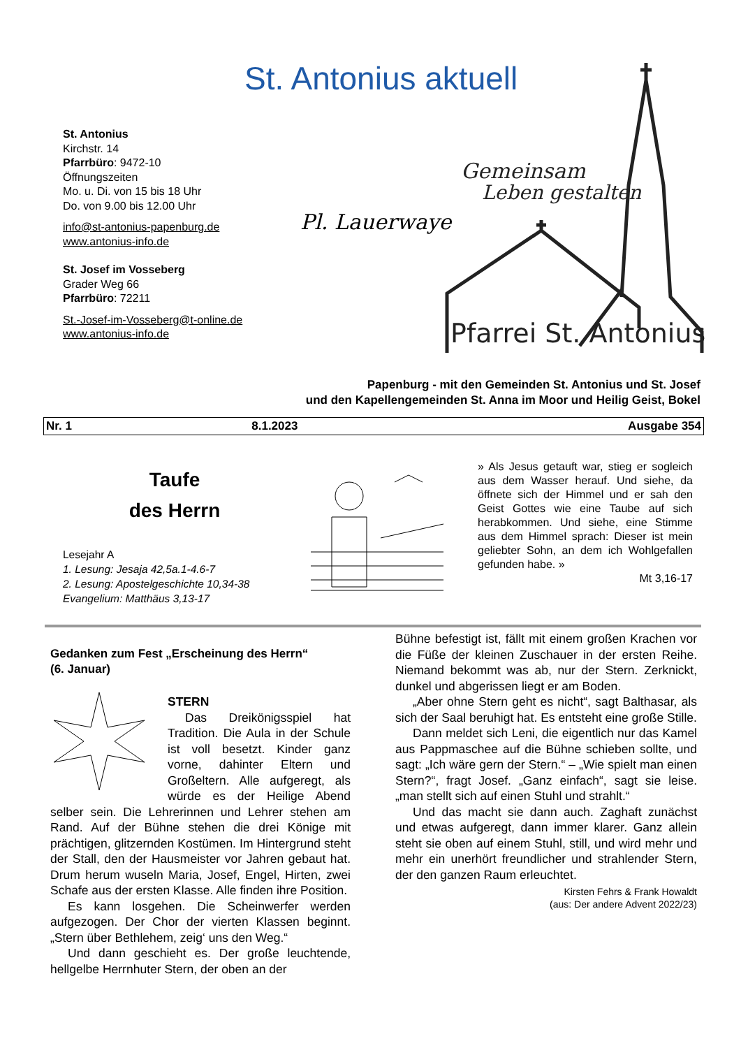St. Antonius aktuell
St. Antonius
Kirchstr. 14
Pfarrbüro: 9472-10
Öffnungszeiten
Mo. u. Di. von 15 bis 18 Uhr
Do. von 9.00 bis 12.00 Uhr
info@st-antonius-papenburg.de
www.antonius-info.de
St. Josef im Vosseberg
Grader Weg 66
Pfarrbüro: 72211
St.-Josef-im-Vosseberg@t-online.de
www.antonius-info.de
Pl. Lauerwaye
Gemeinsam
Leben gestalten
Pfarrei St. Antonius
Papenburg - mit den Gemeinden St. Antonius und St. Josef
und den Kapellengemeinden St. Anna im Moor und Heilig Geist, Bokel
| Nr. 1 | 8.1.2023 | Ausgabe 354 |
Taufe
des Herrn
Lesejahr A
1. Lesung: Jesaja 42,5a.1-4.6-7
2. Lesung: Apostelgeschichte 10,34-38
Evangelium: Matthäus 3,13-17
» Als Jesus getauft war, stieg er sogleich aus dem Wasser herauf. Und siehe, da öffnete sich der Himmel und er sah den Geist Gottes wie eine Taube auf sich herabkommen. Und siehe, eine Stimme aus dem Himmel sprach: Dieser ist mein geliebter Sohn, an dem ich Wohlgefallen gefunden habe. »
Mt 3,16-17
Gedanken zum Fest „Erscheinung des Herrn“
(6. Januar)
STERN
Das Dreikönigsspiel hat Tradition. Die Aula in der Schule ist voll besetzt. Kinder ganz vorne, dahinter Eltern und Großeltern. Alle aufgeregt, als würde es der Heilige Abend selber sein. Die Lehrerinnen und Lehrer stehen am Rand. Auf der Bühne stehen die drei Könige mit prächtigen, glitzernden Kostümen. Im Hintergrund steht der Stall, den der Hausmeister vor Jahren gebaut hat. Drum herum wuseln Maria, Josef, Engel, Hirten, zwei Schafe aus der ersten Klasse. Alle finden ihre Position.
Es kann losgehen. Die Scheinwerfer werden aufgezogen. Der Chor der vierten Klassen beginnt. „Stern über Bethlehem, zeig‘ uns den Weg.“
Und dann geschieht es. Der große leuchtende, hellgelbe Herrnhuter Stern, der oben an der
Bühne befestigt ist, fällt mit einem großen Krachen vor die Füße der kleinen Zuschauer in der ersten Reihe. Niemand bekommt was ab, nur der Stern. Zerknickt, dunkel und abgerissen liegt er am Boden.
„Aber ohne Stern geht es nicht“, sagt Balthasar, als sich der Saal beruhigt hat. Es entsteht eine große Stille.
Dann meldet sich Leni, die eigentlich nur das Kamel aus Pappmaschee auf die Bühne schieben sollte, und sagt: „Ich wäre gern der Stern.“ – „Wie spielt man einen Stern?“, fragt Josef. „Ganz einfach“, sagt sie leise. „man stellt sich auf einen Stuhl und strahlt.“
Und das macht sie dann auch. Zaghaft zunächst und etwas aufgeregt, dann immer klarer. Ganz allein steht sie oben auf einem Stuhl, still, und wird mehr und mehr ein unerhört freundlicher und strahlender Stern, der den ganzen Raum erleuchtet.
Kirsten Fehrs & Frank Howaldt
(aus: Der andere Advent 2022/23)